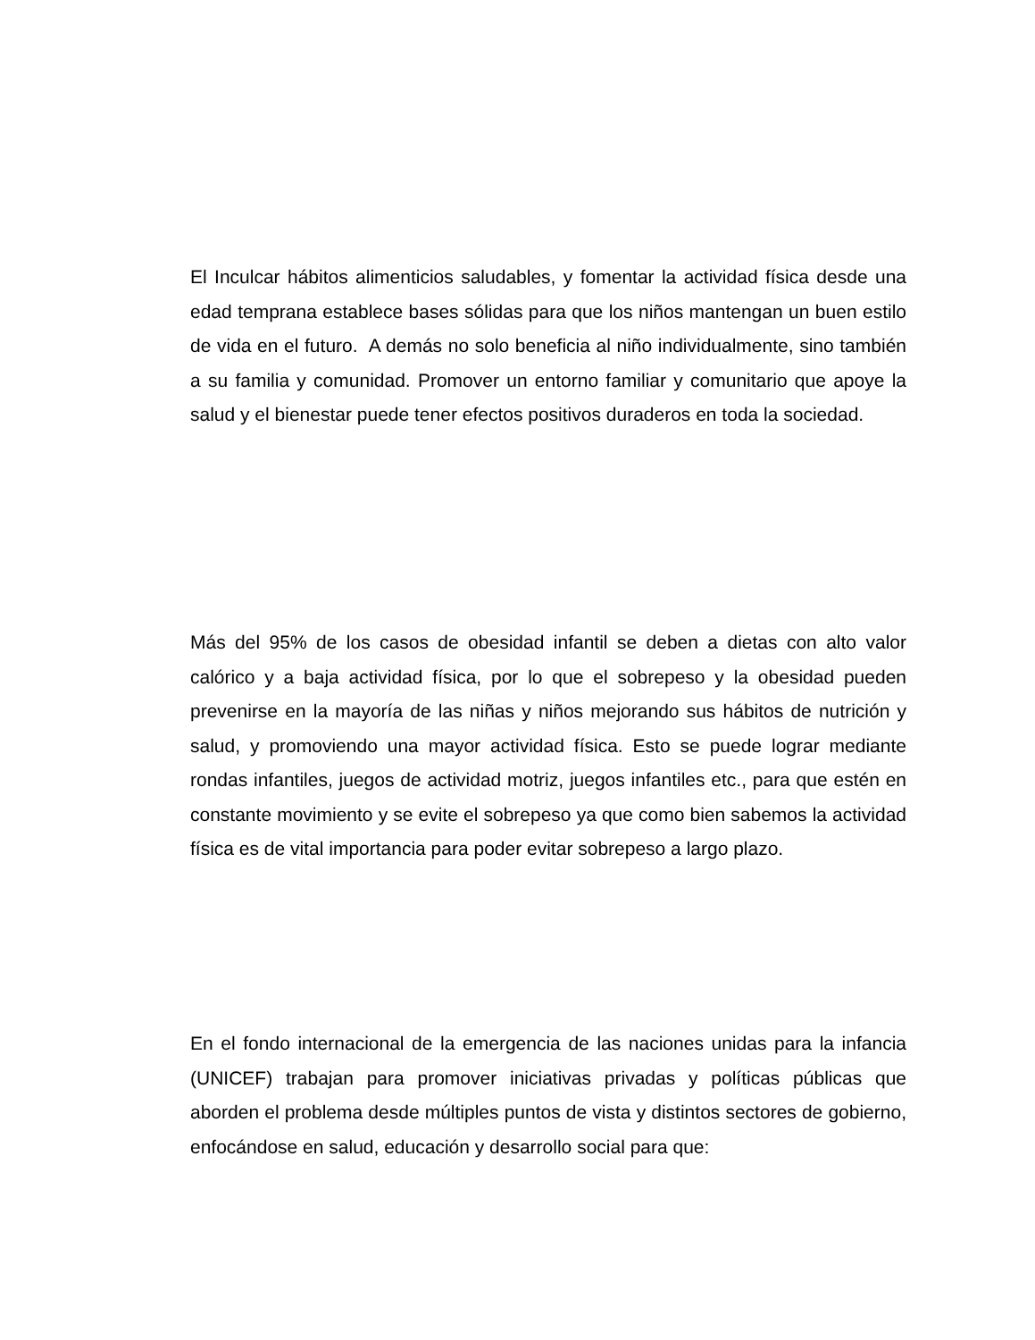El Inculcar hábitos alimenticios saludables, y fomentar la actividad física desde una edad temprana establece bases sólidas para que los niños mantengan un buen estilo de vida en el futuro. A demás no solo beneficia al niño individualmente, sino también a su familia y comunidad. Promover un entorno familiar y comunitario que apoye la salud y el bienestar puede tener efectos positivos duraderos en toda la sociedad.
Más del 95% de los casos de obesidad infantil se deben a dietas con alto valor calórico y a baja actividad física, por lo que el sobrepeso y la obesidad pueden prevenirse en la mayoría de las niñas y niños mejorando sus hábitos de nutrición y salud, y promoviendo una mayor actividad física. Esto se puede lograr mediante rondas infantiles, juegos de actividad motriz, juegos infantiles etc., para que estén en constante movimiento y se evite el sobrepeso ya que como bien sabemos la actividad física es de vital importancia para poder evitar sobrepeso a largo plazo.
En el fondo internacional de la emergencia de las naciones unidas para la infancia (UNICEF) trabajan para promover iniciativas privadas y políticas públicas que aborden el problema desde múltiples puntos de vista y distintos sectores de gobierno, enfocándose en salud, educación y desarrollo social para que: